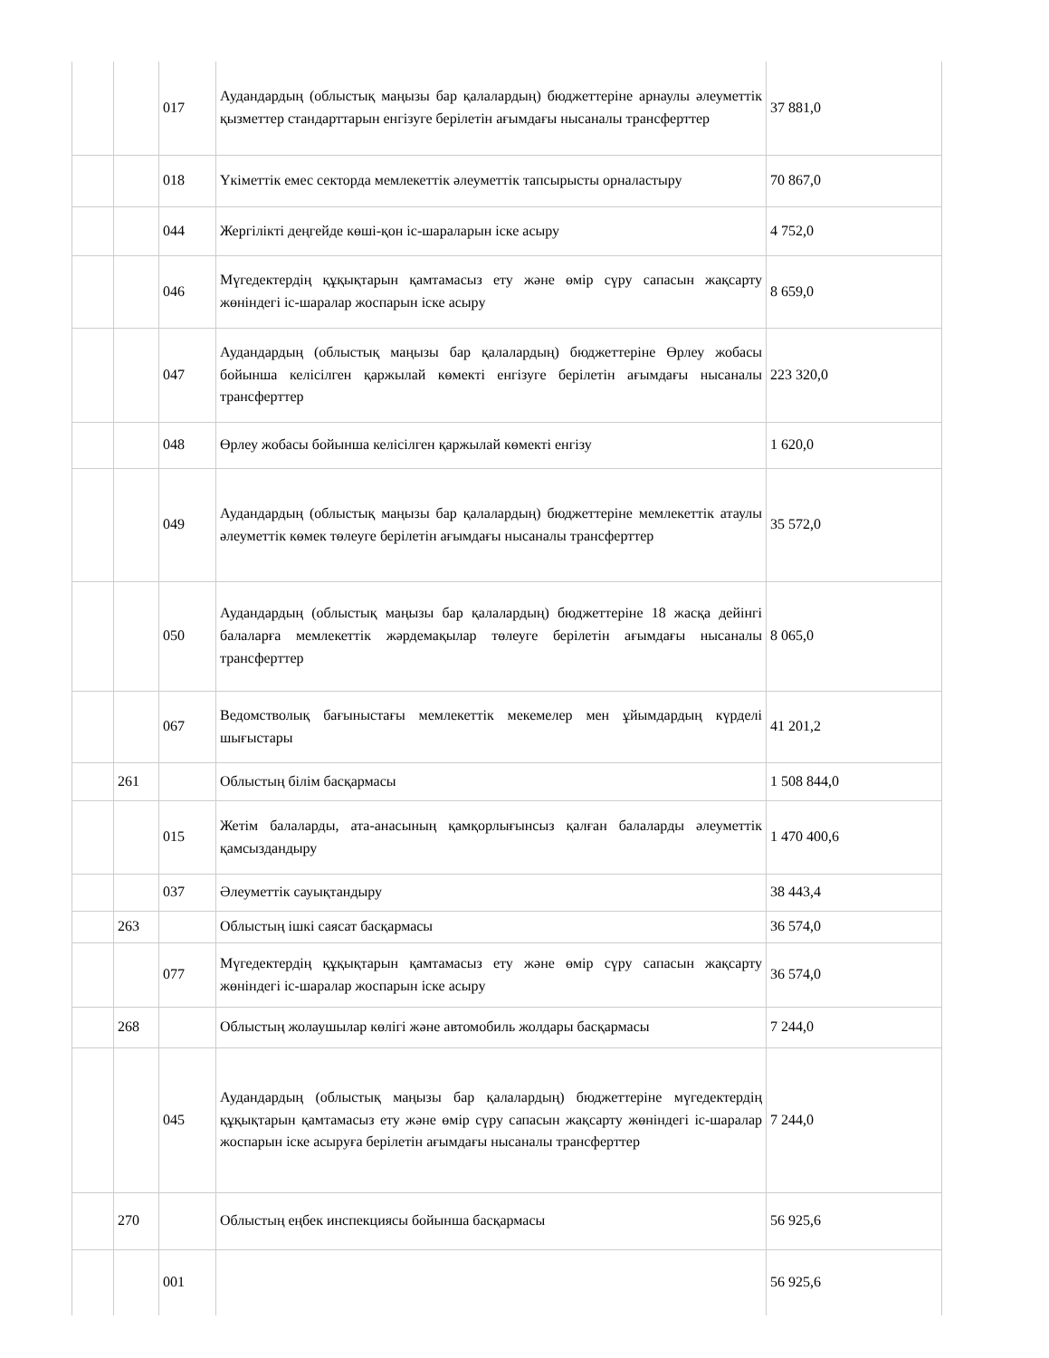| | | 017 | Аудандардың (облыстық маңызы бар қалалардың) бюджеттеріне арнаулы әлеуметтік қызметтер стандарттарын енгізуге берілетін ағымдағы нысаналы трансферттер | 37 881,0 |
| | | 018 | Үкіметтік емес секторда мемлекеттік әлеуметтік тапсырысты орналастыру | 70 867,0 |
| | | 044 | Жергілікті деңгейде көші-қон іс-шараларын іске асыру | 4 752,0 |
| | | 046 | Мүгедектердің құқықтарын қамтамасыз ету және өмір сүру сапасын жақсарту жөніндегі іс-шаралар жоспарын іске асыру | 8 659,0 |
| | | 047 | Аудандардың (облыстық маңызы бар қалалардың) бюджеттеріне Өрлеу жобасы бойынша келісілген қаржылай көмекті енгізуге берілетін ағымдағы нысаналы трансферттер | 223 320,0 |
| | | 048 | Өрлеу жобасы бойынша келісілген қаржылай көмекті енгізу | 1 620,0 |
| | | 049 | Аудандардың (облыстық маңызы бар қалалардың) бюджеттеріне мемлекеттік атаулы әлеуметтік көмек төлеуге берілетін ағымдағы нысаналы трансферттер | 35 572,0 |
| | | 050 | Аудандардың (облыстық маңызы бар қалалардың) бюджеттеріне 18 жасқа дейінгі балаларға мемлекеттік жәрдемақылар төлеуге берілетін ағымдағы нысаналы трансферттер | 8 065,0 |
| | | 067 | Ведомстволық бағыныстағы мемлекеттік мекемелер мен ұйымдардың күрделі шығыстары | 41 201,2 |
| | 261 | | Облыстың білім басқармасы | 1 508 844,0 |
| | | 015 | Жетім балаларды, ата-анасының қамқорлығынсыз қалған балаларды әлеуметтік қамсыздандыру | 1 470 400,6 |
| | | 037 | Әлеуметтік сауықтандыру | 38 443,4 |
| | 263 | | Облыстың ішкі саясат басқармасы | 36 574,0 |
| | | 077 | Мүгедектердің құқықтарын қамтамасыз ету және өмір сүру сапасын жақсарту жөніндегі іс-шаралар жоспарын іске асыру | 36 574,0 |
| | 268 | | Облыстың жолаушылар көлігі және автомобиль жолдары басқармасы | 7 244,0 |
| | | 045 | Аудандардың (облыстық маңызы бар қалалардың) бюджеттеріне мүгедектердің құқықтарын қамтамасыз ету және өмір сүру сапасын жақсарту жөніндегі іс-шаралар жоспарын іске асыруға берілетін ағымдағы нысаналы трансферттер | 7 244,0 |
| | 270 | | Облыстың еңбек инспекциясы бойынша басқармасы | 56 925,6 |
| | | 001 | | 56 925,6 |